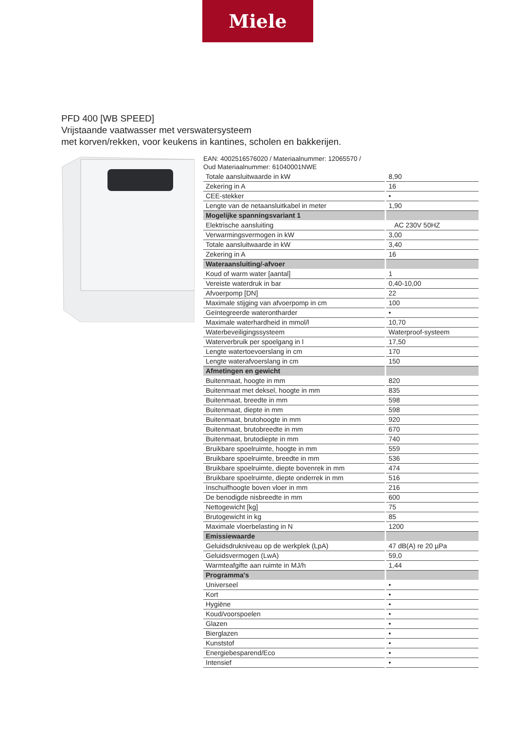Miele
PFD 400 [WB SPEED]
Vrijstaande vaatwasser met verswatersysteem
met korven/rekken, voor keukens in kantines, scholen en bakkerijen.
EAN: 4002516576020 / Materiaalnummer: 12065570 /
Oud Materiaalnummer: 61040001NWE
| Totale aansluitwaarde in kW | 8,90 |
| Zekering in A | 16 |
| CEE-stekker | • |
| Lengte van de netaansluitkabel in meter | 1,90 |
| Mogelijke spanningsvariant 1 | |
| Elektrische aansluiting | AC 230V 50HZ |
| Verwarmingsvermogen in kW | 3,00 |
| Totale aansluitwaarde in kW | 3,40 |
| Zekering in A | 16 |
| Wateraansluiting/-afvoer | |
| Koud of warm water [aantal] | 1 |
| Vereiste waterdruk in bar | 0,40-10,00 |
| Afvoerpomp [DN] | 22 |
| Maximale stijging van afvoerpomp in cm | 100 |
| Geïntegreerde waterontharder | • |
| Maximale waterhardheid in mmol/l | 10,70 |
| Waterbeveiligingssysteem | Waterproof-systeem |
| Waterverbruik per spoelgang in l | 17,50 |
| Lengte watertoevoerslang in cm | 170 |
| Lengte waterafvoerslang in cm | 150 |
| Afmetingen en gewicht | |
| Buitenmaat, hoogte in mm | 820 |
| Buitenmaat met deksel, hoogte in mm | 835 |
| Buitenmaat, breedte in mm | 598 |
| Buitenmaat, diepte in mm | 598 |
| Buitenmaat, brutohoogte in mm | 920 |
| Buitenmaat, brutobreedte in mm | 670 |
| Buitenmaat, brutodiepte in mm | 740 |
| Bruikbare spoelruimte, hoogte in mm | 559 |
| Bruikbare spoelruimte, breedte in mm | 536 |
| Bruikbare spoelruimte, diepte bovenrek in mm | 474 |
| Bruikbare spoelruimte, diepte onderrek in mm | 516 |
| Inschuifhoogte boven vloer in mm | 216 |
| De benodigde nisbreedte in mm | 600 |
| Nettogewicht [kg] | 75 |
| Brutogewicht in kg | 85 |
| Maximale vloerbelasting in N | 1200 |
| Emissiewaarde | |
| Geluidsdrukniveau op de werkplek (LpA) | 47 dB(A) re 20 µPa |
| Geluidsvermogen (LwA) | 59,0 |
| Warmteafgifte aan ruimte in MJ/h | 1,44 |
| Programma's | |
| Universeel | • |
| Kort | • |
| Hygiëne | • |
| Koud/voorspoelen | • |
| Glazen | • |
| Bierglazen | • |
| Kunststof | • |
| Energiebesparend/Eco | • |
| Intensief | • |